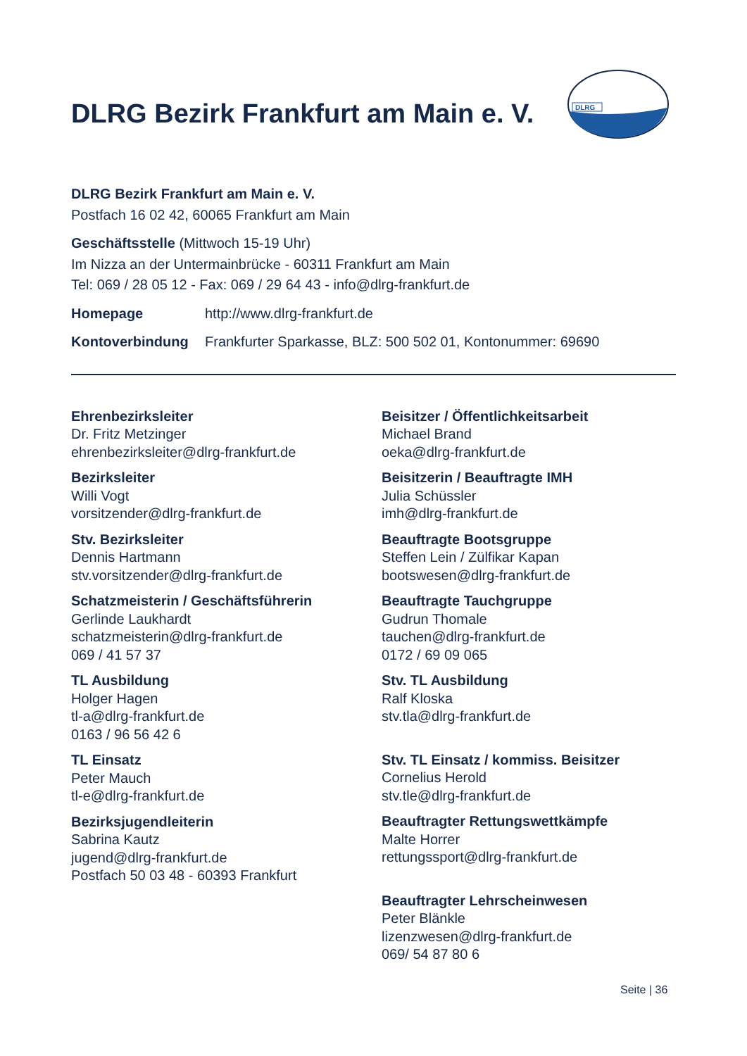DLRG Bezirk Frankfurt am Main e. V.
DLRG
DLRG Bezirk Frankfurt am Main e. V.
Postfach 16 02 42, 60065 Frankfurt am Main
Geschäftsstelle (Mittwoch 15-19 Uhr)
Im Nizza an der Untermainbrücke - 60311 Frankfurt am Main
Tel: 069 / 28 05 12 - Fax: 069 / 29 64 43 - info@dlrg-frankfurt.de
Homepage http://www.dlrg-frankfurt.de
Kontoverbindung Frankfurter Sparkasse, BLZ: 500 502 01, Kontonummer: 69690
Ehrenbezirksleiter
Dr. Fritz Metzinger
ehrenbezirksleiter@dlrg-frankfurt.de
Bezirksleiter
Willi Vogt
vorsitzender@dlrg-frankfurt.de
Stv. Bezirksleiter
Dennis Hartmann
stv.vorsitzender@dlrg-frankfurt.de
Schatzmeisterin / Geschäftsführerin
Gerlinde Laukhardt
schatzmeisterin@dlrg-frankfurt.de
069 / 41 57 37
TL Ausbildung
Holger Hagen
tl-a@dlrg-frankfurt.de
0163 / 96 56 42 6
TL Einsatz
Peter Mauch
tl-e@dlrg-frankfurt.de
Bezirksjugendleiterin
Sabrina Kautz
jugend@dlrg-frankfurt.de
Postfach 50 03 48 - 60393 Frankfurt
Beisitzer / Öffentlichkeitsarbeit
Michael Brand
oeka@dlrg-frankfurt.de
Beisitzerin / Beauftragte IMH
Julia Schüssler
imh@dlrg-frankfurt.de
Beauftragte Bootsgruppe
Steffen Lein / Zülfikar Kapan
bootswesen@dlrg-frankfurt.de
Beauftragte Tauchgruppe
Gudrun Thomale
tauchen@dlrg-frankfurt.de
0172 / 69 09 065
Stv. TL Ausbildung
Ralf Kloska
stv.tla@dlrg-frankfurt.de
Stv. TL Einsatz / kommiss. Beisitzer
Cornelius Herold
stv.tle@dlrg-frankfurt.de
Beauftragter Rettungswettkämpfe
Malte Horrer
rettungssport@dlrg-frankfurt.de
Beauftragter Lehrscheinwesen
Peter Blänkle
lizenzwesen@dlrg-frankfurt.de
069/ 54 87 80 6
Seite | 36